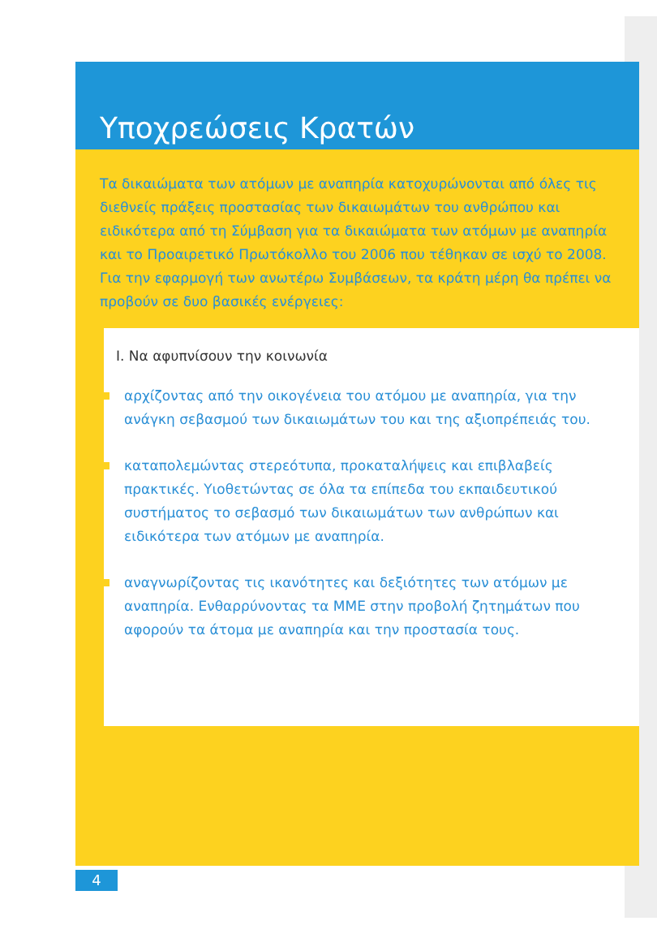Υποχρεώσεις Κρατών
Τα δικαιώματα των ατόμων με αναπηρία κατοχυρώνονται από όλες τις διεθνείς πράξεις προστασίας των δικαιωμάτων του ανθρώπου και ειδικότερα από τη Σύμβαση για τα δικαιώματα των ατόμων με αναπηρία και το Προαιρετικό Πρωτόκολλο του 2006 που τέθηκαν σε ισχύ το 2008.
Για την εφαρμογή των ανωτέρω Συμβάσεων, τα κράτη μέρη θα πρέπει να προβούν σε δυο βασικές ενέργειες:
Ι. Να αφυπνίσουν την κοινωνία
αρχίζοντας από την οικογένεια του ατόμου με αναπηρία, για την ανάγκη σεβασμού των δικαιωμάτων του και της αξιοπρέπειάς του.
καταπολεμώντας στερεότυπα, προκαταλήψεις και επιβλαβείς πρακτικές. Υιοθετώντας σε όλα τα επίπεδα του εκπαιδευτικού συστήματος το σεβασμό των δικαιωμάτων των ανθρώπων και ειδικότερα των ατόμων με αναπηρία.
αναγνωρίζοντας τις ικανότητες και δεξιότητες των ατόμων με αναπηρία. Ενθαρρύνοντας τα ΜΜΕ στην προβολή ζητημάτων που αφορούν τα άτομα με αναπηρία και την προστασία τους.
4